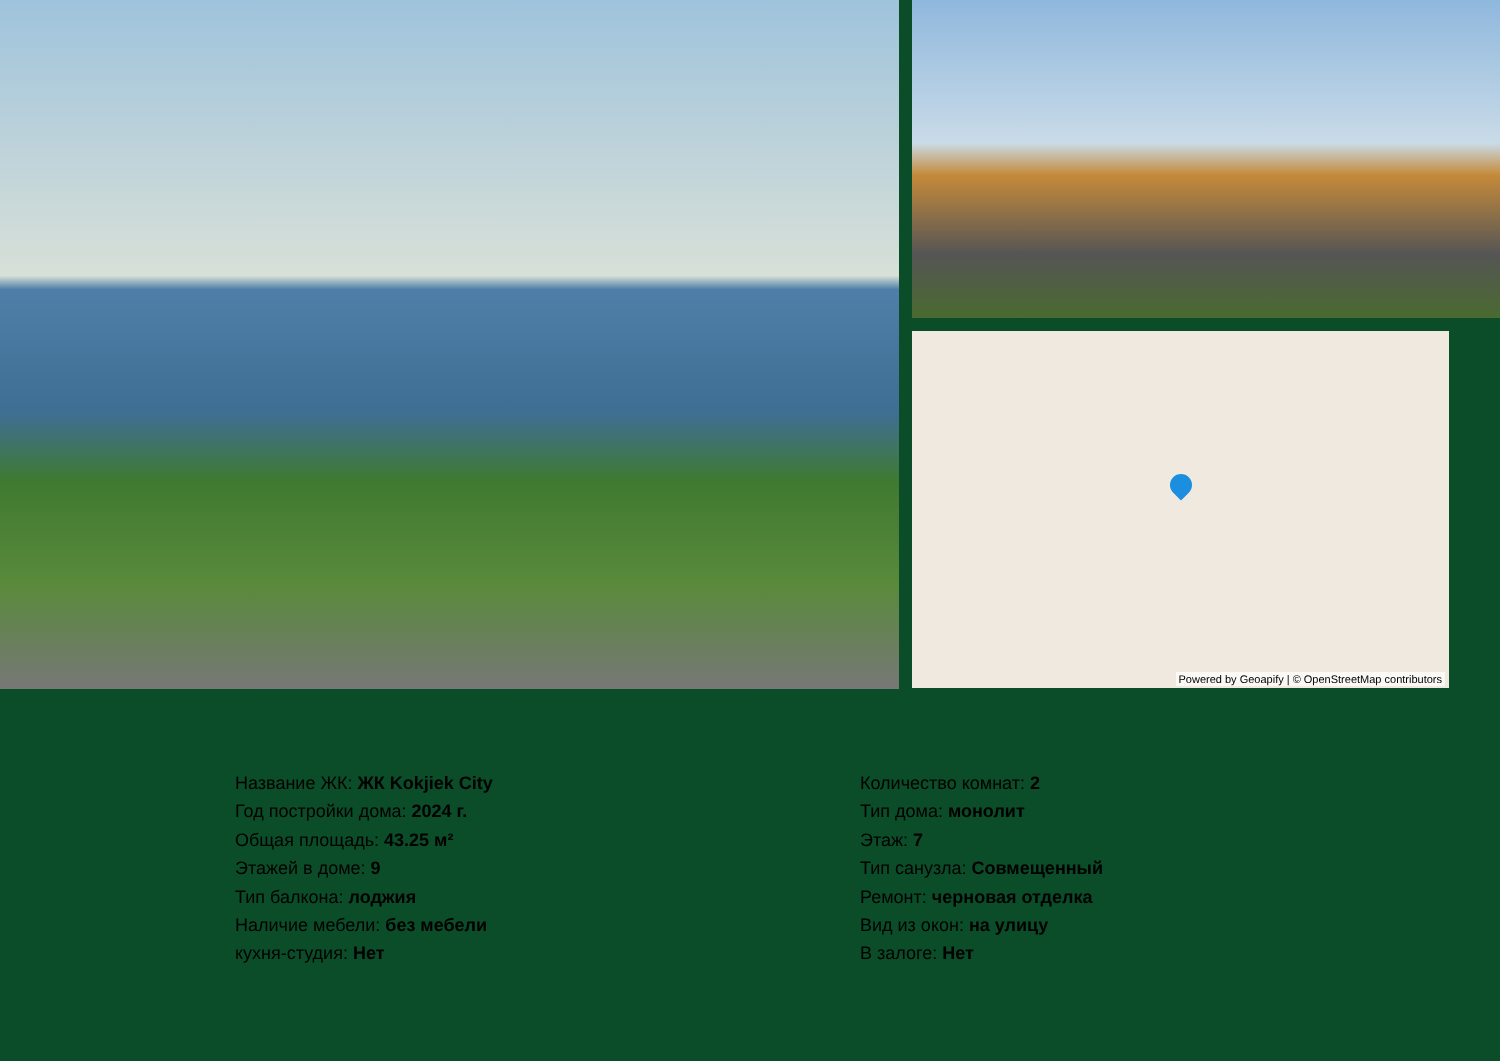Powered by Geoapify | © OpenStreetMap contributors
Название ЖК: ЖК Kokjiek City
Год постройки дома: 2024 г.
Общая площадь: 43.25 м²
Этажей в доме: 9
Тип балкона: лоджия
Наличие мебели: без мебели
кухня-студия: Нет
Количество комнат: 2
Тип дома: монолит
Этаж: 7
Тип санузла: Совмещенный
Ремонт: черновая отделка
Вид из окон: на улицу
В залоге: Нет